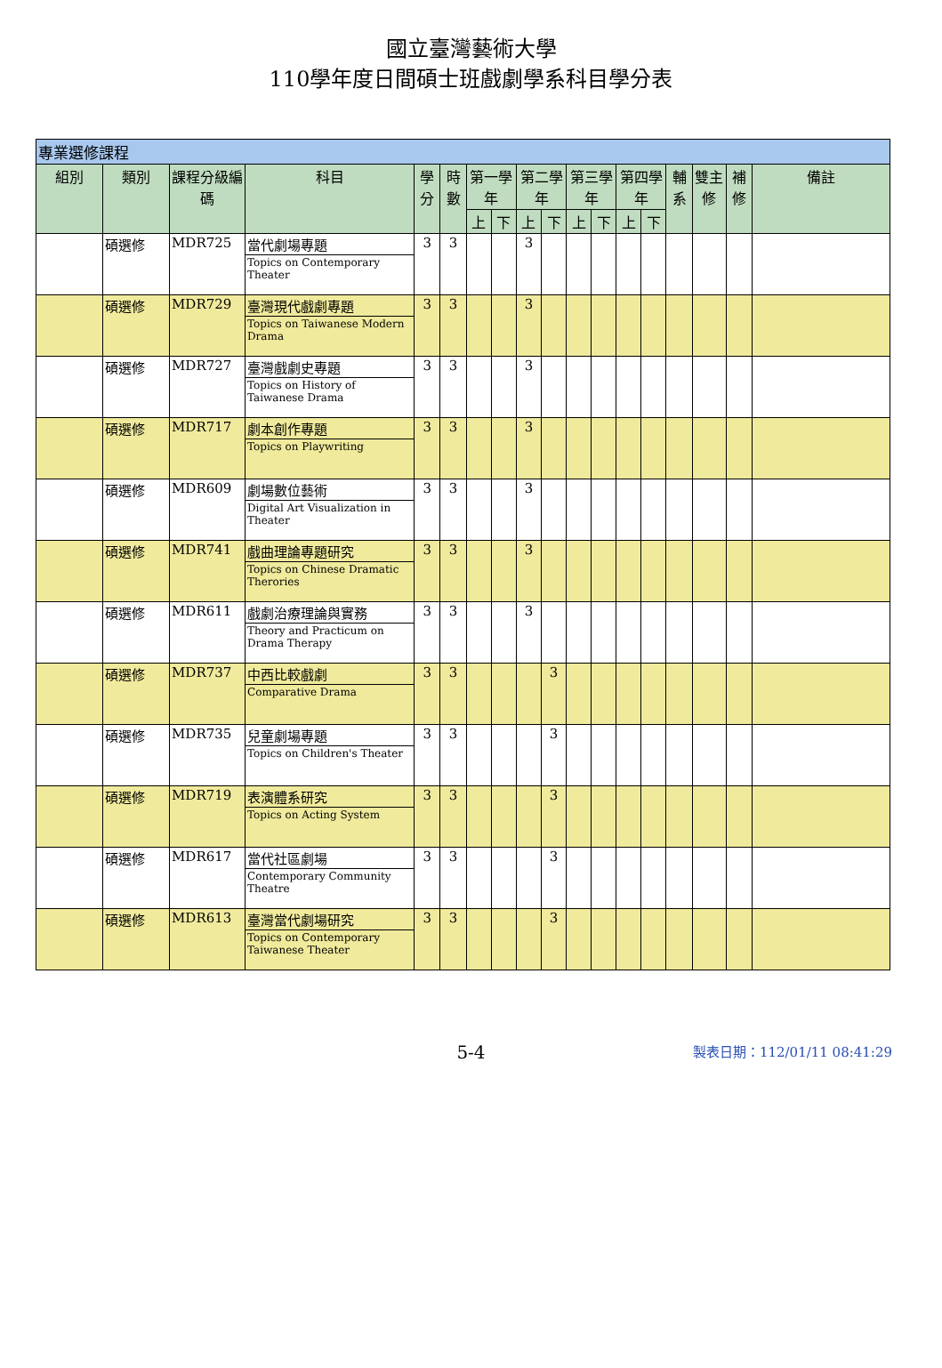國立臺灣藝術大學
110學年度日間碩士班戲劇學系科目學分表
| 專業選修課程 | | | | | | | | | | | | | | | | | |
| --- | --- | --- | --- | --- | --- | --- | --- | --- | --- | --- | --- | --- | --- | --- | --- | --- | --- |
| 組別 | 類別 | 課程分級編碼 | 科目 | 學分 | 時數 | 第一學年 | | 第二學年 | | 第三學年 | | 第四學年 | | 輔系 | 雙主修 | 補修 | 備註 |
| | | | | | | 上 | 下 | 上 | 下 | 上 | 下 | 上 | 下 | | | | |
| | 碩選修 | MDR725 | 當代劇場專題 | 3 | 3 | | | 3 | | | | | | | | | |
| | | | Topics on Contemporary Theater | | | | | | | | | | | | | | |
| | 碩選修 | MDR729 | 臺灣現代戲劇專題 | 3 | 3 | | | 3 | | | | | | | | | |
| | | | Topics on Taiwanese Modern Drama | | | | | | | | | | | | | | |
| | 碩選修 | MDR727 | 臺灣戲劇史專題 | 3 | 3 | | | 3 | | | | | | | | | |
| | | | Topics on History of Taiwanese Drama | | | | | | | | | | | | | | |
| | 碩選修 | MDR717 | 劇本創作專題 | 3 | 3 | | | 3 | | | | | | | | | |
| | | | Topics on Playwriting | | | | | | | | | | | | | | |
| | 碩選修 | MDR609 | 劇場數位藝術 | 3 | 3 | | | 3 | | | | | | | | | |
| | | | Digital Art Visualization in Theater | | | | | | | | | | | | | | |
| | 碩選修 | MDR741 | 戲曲理論專題研究 | 3 | 3 | | | 3 | | | | | | | | | |
| | | | Topics on Chinese Dramatic Therories | | | | | | | | | | | | | | |
| | 碩選修 | MDR611 | 戲劇治療理論與實務 | 3 | 3 | | | 3 | | | | | | | | | |
| | | | Theory and Practicum on Drama Therapy | | | | | | | | | | | | | | |
| | 碩選修 | MDR737 | 中西比較戲劇 | 3 | 3 | | | | 3 | | | | | | | | |
| | | | Comparative Drama | | | | | | | | | | | | | | |
| | 碩選修 | MDR735 | 兒童劇場專題 | 3 | 3 | | | | 3 | | | | | | | | |
| | | | Topics on Children's Theater | | | | | | | | | | | | | | |
| | 碩選修 | MDR719 | 表演體系研究 | 3 | 3 | | | | 3 | | | | | | | | |
| | | | Topics on Acting System | | | | | | | | | | | | | | |
| | 碩選修 | MDR617 | 當代社區劇場 | 3 | 3 | | | | 3 | | | | | | | | |
| | | | Contemporary Community Theatre | | | | | | | | | | | | | | |
| | 碩選修 | MDR613 | 臺灣當代劇場研究 | 3 | 3 | | | | 3 | | | | | | | | |
| | | | Topics on Contemporary Taiwanese Theater | | | | | | | | | | | | | | |
5-4
製表日期：112/01/11 08:41:29